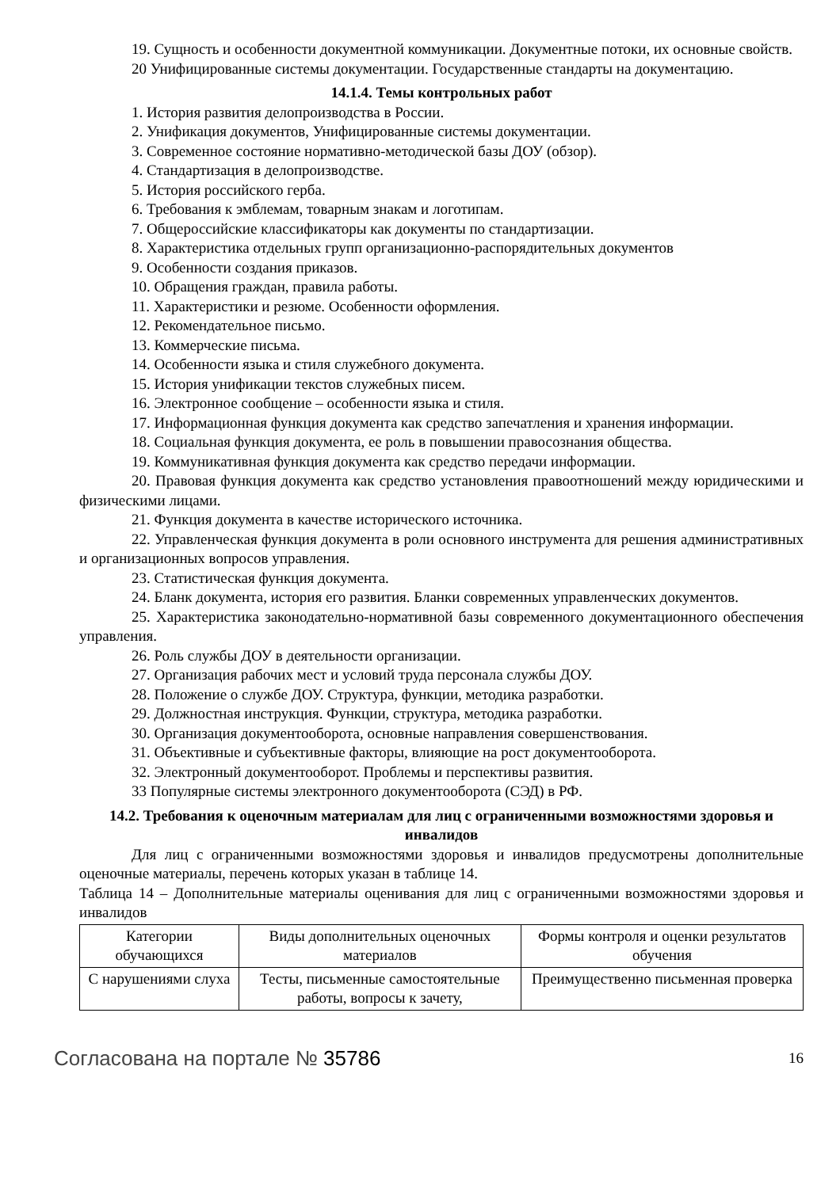19. Сущность и особенности документной коммуникации. Документные потоки, их основные свойств.
20 Унифицированные системы документации. Государственные стандарты на документацию.
14.1.4. Темы контрольных работ
1. История развития делопроизводства в России.
2. Унификация документов, Унифицированные системы документации.
3. Современное состояние нормативно-методической базы ДОУ (обзор).
4. Стандартизация в делопроизводстве.
5. История российского герба.
6. Требования к эмблемам, товарным знакам и логотипам.
7. Общероссийские классификаторы как документы по стандартизации.
8. Характеристика отдельных групп организационно-распорядительных документов
9. Особенности создания приказов.
10. Обращения граждан, правила работы.
11. Характеристики и резюме. Особенности оформления.
12. Рекомендательное письмо.
13. Коммерческие письма.
14. Особенности языка и стиля служебного документа.
15. История унификации текстов служебных писем.
16. Электронное сообщение – особенности языка и стиля.
17. Информационная функция документа как средство запечатления и хранения информации.
18. Социальная функция документа, ее роль в повышении правосознания общества.
19. Коммуникативная функция документа как средство передачи информации.
20. Правовая функция документа как средство установления правоотношений между юридическими и физическими лицами.
21. Функция документа в качестве исторического источника.
22. Управленческая функция документа в роли основного инструмента для решения административных и организационных вопросов управления.
23. Статистическая функция документа.
24. Бланк документа, история его развития. Бланки современных управленческих документов.
25. Характеристика законодательно-нормативной базы современного документационного обеспечения управления.
26. Роль службы ДОУ в деятельности организации.
27. Организация рабочих мест и условий труда персонала службы ДОУ.
28. Положение о службе ДОУ. Структура, функции, методика разработки.
29. Должностная инструкция. Функции, структура, методика разработки.
30. Организация документооборота, основные направления совершенствования.
31. Объективные и субъективные факторы, влияющие на рост документооборота.
32. Электронный документооборот. Проблемы и перспективы развития.
33 Популярные системы электронного документооборота (СЭД) в РФ.
14.2. Требования к оценочным материалам для лиц с ограниченными возможностями здоровья и инвалидов
Для лиц с ограниченными возможностями здоровья и инвалидов предусмотрены дополнительные оценочные материалы, перечень которых указан в таблице 14.
Таблица 14 – Дополнительные материалы оценивания для лиц с ограниченными возможностями здоровья и инвалидов
| Категории обучающихся | Виды дополнительных оценочных материалов | Формы контроля и оценки результатов обучения |
| С нарушениями слуха | Тесты, письменные самостоятельные работы, вопросы к зачету, | Преимущественно письменная проверка |
Согласована на портале № 35786
16